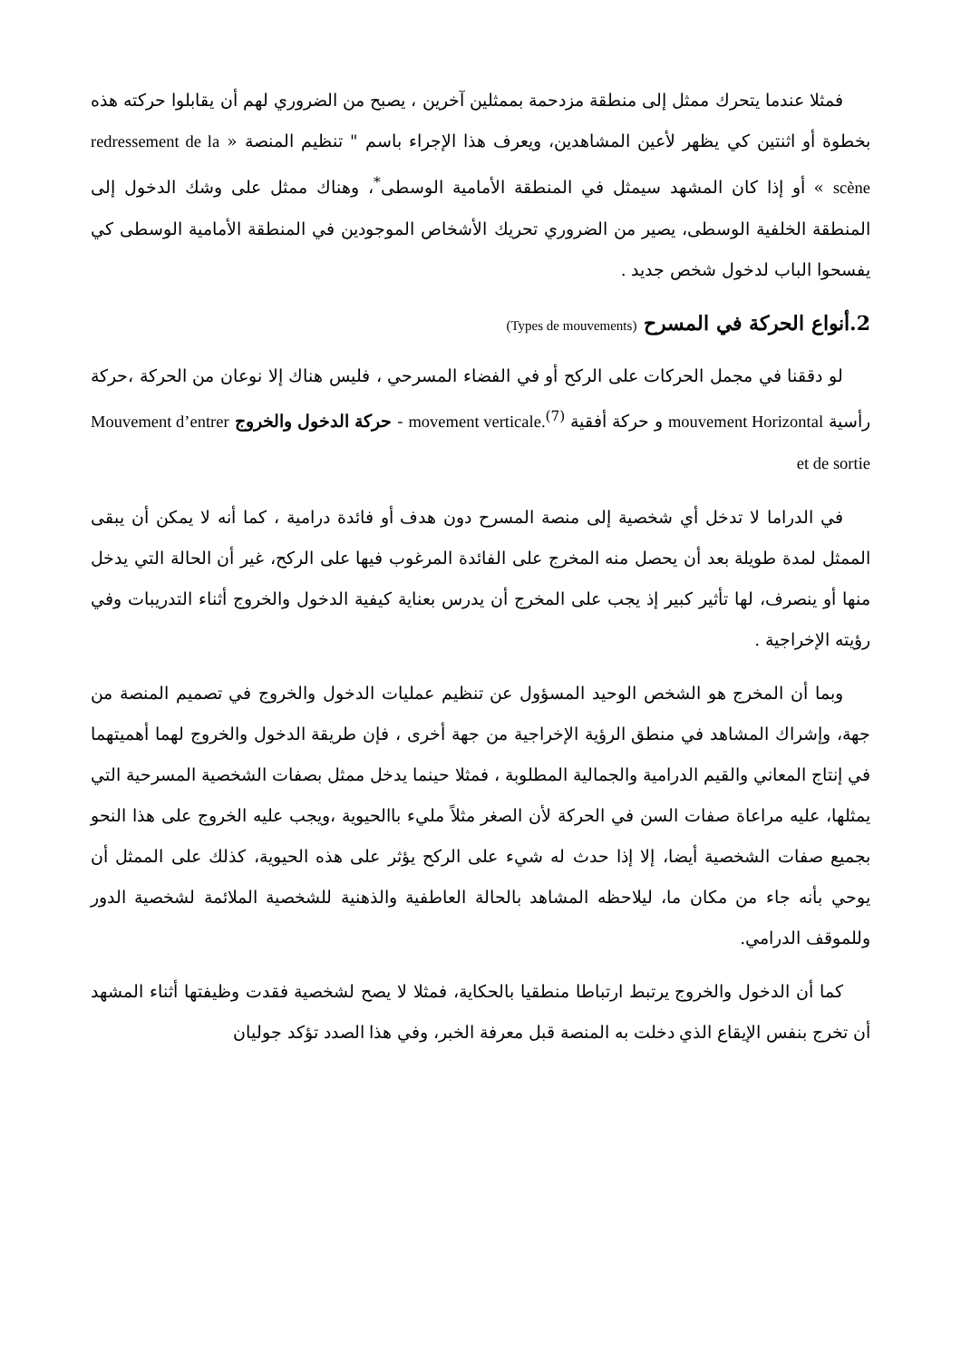فمثلا عندما يتحرك ممثل إلى منطقة مزدحمة بممثلين آخرين ، يصبح من الضروري لهم أن يقابلوا حركته هذه بخطوة أو اثنتين كي يظهر لأعين المشاهدين، ويعرف هذا الإجراء باسم " تنظيم المنصة « redressement de la scène » أو إذا كان المشهد سيمثل في المنطقة الأمامية الوسطى<sup>*</sup>، وهناك ممثل على وشك الدخول إلى المنطقة الخلفية الوسطى، يصير من الضروري تحريك الأشخاص الموجودين في المنطقة الأمامية الوسطى كي يفسحوا الباب لدخول شخص جديد .
2.أنواع الحركة في المسرح (Types de mouvements)
لو دققنا في مجمل الحركات على الركح أو في الفضاء المسرحي ، فليس هناك إلا نوعان من الحركة ،حركة رأسية mouvement Horizontal و حركة أفقية movement verticale.<sup>(7)</sup> - حركة الدخول والخروج Mouvement d’entrer et de sortie
في الدراما لا تدخل أي شخصية إلى منصة المسرح دون هدف أو فائدة درامية ، كما أنه لا يمكن أن يبقى الممثل لمدة طويلة بعد أن يحصل منه المخرج على الفائدة المرغوب فيها على الركح، غير أن الحالة التي يدخل منها أو ينصرف، لها تأثير كبير إذ يجب على المخرج أن يدرس بعناية كيفية الدخول والخروج أثناء التدريبات وفي رؤيته الإخراجية .
وبما أن المخرج هو الشخص الوحيد المسؤول عن تنظيم عمليات الدخول والخروج في تصميم المنصة من جهة، وإشراك المشاهد في منطق الرؤية الإخراجية من جهة أخرى ، فإن طريقة الدخول والخروج لهما أهميتهما في إنتاج المعاني والقيم الدرامية والجمالية المطلوبة ، فمثلا حينما يدخل ممثل بصفات الشخصية المسرحية التي يمثلها، عليه مراعاة صفات السن في الحركة لأن الصغر مثلاً مليء باالحيوية ،ويجب عليه الخروج على هذا النحو بجميع صفات الشخصية أيضا، إلا إذا حدث له شيء على الركح يؤثر على هذه الحيوية، كذلك على الممثل أن يوحي بأنه جاء من مكان ما، ليلاحظه المشاهد بالحالة العاطفية والذهنية للشخصية الملائمة لشخصية الدور وللموقف الدرامي.
كما أن الدخول والخروج يرتبط ارتباطا منطقيا بالحكاية، فمثلا لا يصح لشخصية فقدت وظيفتها أثناء المشهد أن تخرج بنفس الإيقاع الذي دخلت به المنصة قبل معرفة الخبر، وفي هذا الصدد تؤكد جوليان